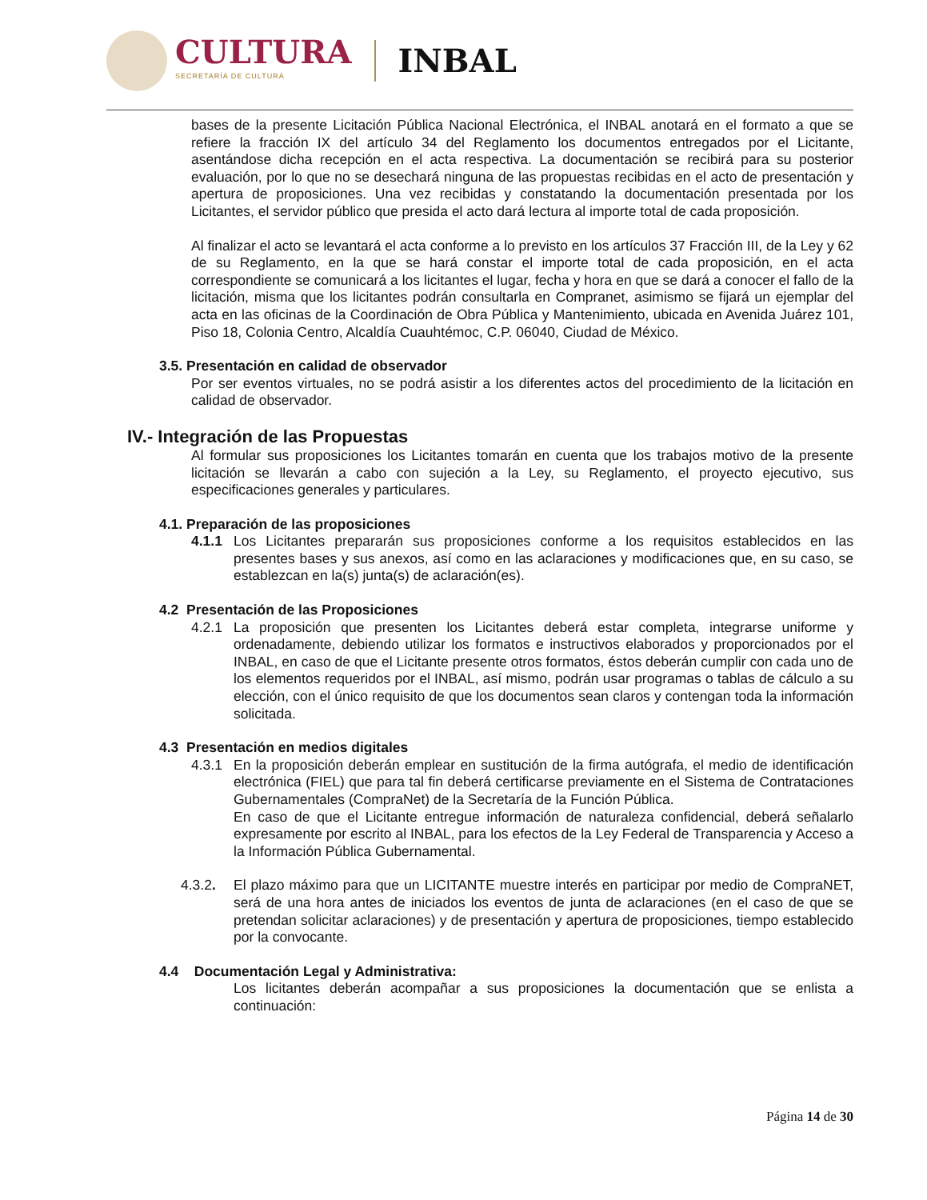CULTURA
SECRETARÍA DE CULTURA
INBAL
bases de la presente Licitación Pública Nacional Electrónica, el INBAL anotará en el formato a que se refiere la fracción IX del artículo 34 del Reglamento los documentos entregados por el Licitante, asentándose dicha recepción en el acta respectiva. La documentación se recibirá para su posterior evaluación, por lo que no se desechará ninguna de las propuestas recibidas en el acto de presentación y apertura de proposiciones. Una vez recibidas y constatando la documentación presentada por los Licitantes, el servidor público que presida el acto dará lectura al importe total de cada proposición.
Al finalizar el acto se levantará el acta conforme a lo previsto en los artículos 37 Fracción III, de la Ley y 62 de su Reglamento, en la que se hará constar el importe total de cada proposición, en el acta correspondiente se comunicará a los licitantes el lugar, fecha y hora en que se dará a conocer el fallo de la licitación, misma que los licitantes podrán consultarla en Compranet, asimismo se fijará un ejemplar del acta en las oficinas de la Coordinación de Obra Pública y Mantenimiento, ubicada en Avenida Juárez 101, Piso 18, Colonia Centro, Alcaldía Cuauhtémoc, C.P. 06040, Ciudad de México.
3.5. Presentación en calidad de observador
Por ser eventos virtuales, no se podrá asistir a los diferentes actos del procedimiento de la licitación en calidad de observador.
IV.- Integración de las Propuestas
Al formular sus proposiciones los Licitantes tomarán en cuenta que los trabajos motivo de la presente licitación se llevarán a cabo con sujeción a la Ley, su Reglamento, el proyecto ejecutivo, sus especificaciones generales y particulares.
4.1. Preparación de las proposiciones
4.1.1 Los Licitantes prepararán sus proposiciones conforme a los requisitos establecidos en las presentes bases y sus anexos, así como en las aclaraciones y modificaciones que, en su caso, se establezcan en la(s) junta(s) de aclaración(es).
4.2 Presentación de las Proposiciones
4.2.1 La proposición que presenten los Licitantes deberá estar completa, integrarse uniforme y ordenadamente, debiendo utilizar los formatos e instructivos elaborados y proporcionados por el INBAL, en caso de que el Licitante presente otros formatos, éstos deberán cumplir con cada uno de los elementos requeridos por el INBAL, así mismo, podrán usar programas o tablas de cálculo a su elección, con el único requisito de que los documentos sean claros y contengan toda la información solicitada.
4.3 Presentación en medios digitales
4.3.1 En la proposición deberán emplear en sustitución de la firma autógrafa, el medio de identificación electrónica (FIEL) que para tal fin deberá certificarse previamente en el Sistema de Contrataciones Gubernamentales (CompraNet) de la Secretaría de la Función Pública.
En caso de que el Licitante entregue información de naturaleza confidencial, deberá señalarlo expresamente por escrito al INBAL, para los efectos de la Ley Federal de Transparencia y Acceso a la Información Pública Gubernamental.
4.3.2. El plazo máximo para que un LICITANTE muestre interés en participar por medio de CompraNET, será de una hora antes de iniciados los eventos de junta de aclaraciones (en el caso de que se pretendan solicitar aclaraciones) y de presentación y apertura de proposiciones, tiempo establecido por la convocante.
4.4 Documentación Legal y Administrativa:
Los licitantes deberán acompañar a sus proposiciones la documentación que se enlista a continuación:
Página 14 de 30